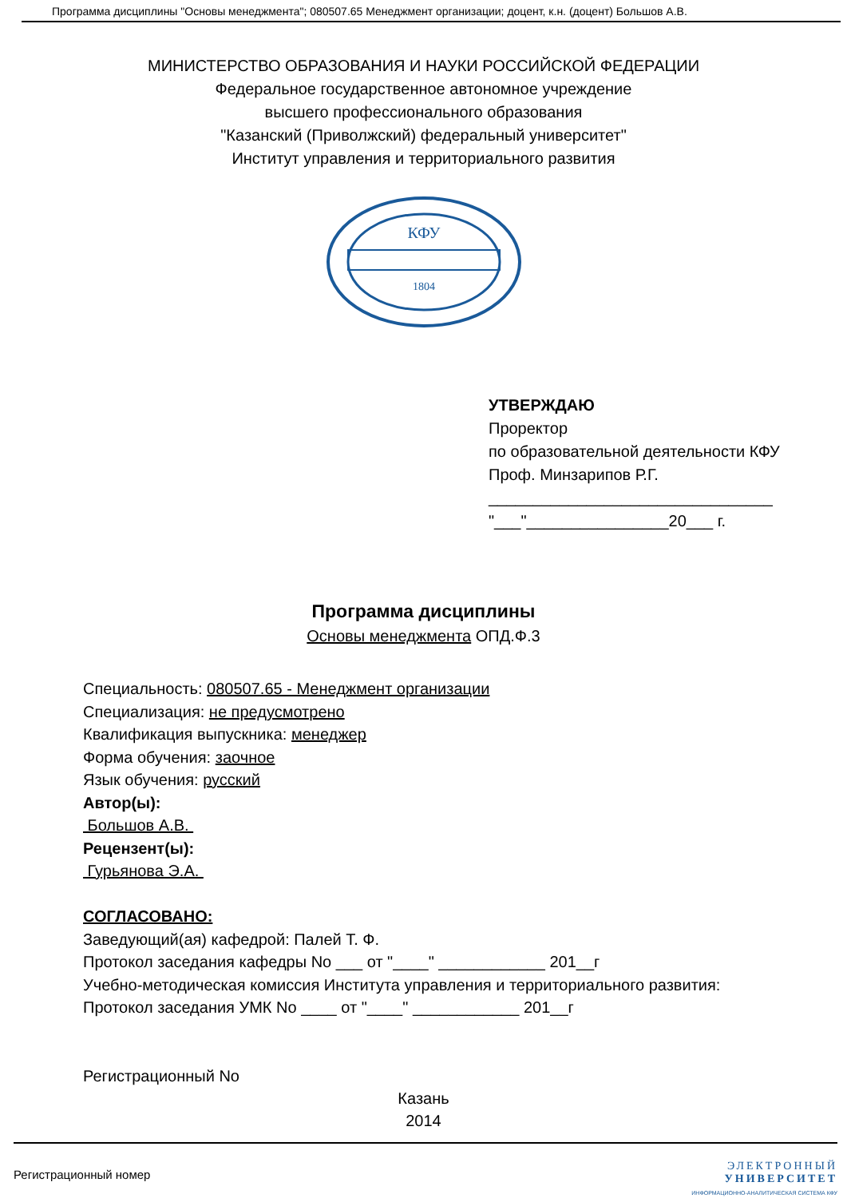Программа дисциплины "Основы менеджмента"; 080507.65 Менеджмент организации; доцент, к.н. (доцент) Большов А.В.
МИНИСТЕРСТВО ОБРАЗОВАНИЯ И НАУКИ РОССИЙСКОЙ ФЕДЕРАЦИИ
Федеральное государственное автономное учреждение
высшего профессионального образования
"Казанский (Приволжский) федеральный университет"
Институт управления и территориального развития
КФУ
1804
УТВЕРЖДАЮ
Проректор
по образовательной деятельности КФУ
Проф. Минзарипов Р.Г.
________________________________
"___"________________20___ г.
Программа дисциплины
Основы менеджмента ОПД.Ф.3
Специальность: 080507.65 - Менеджмент организации
Специализация: не предусмотрено
Квалификация выпускника: менеджер
Форма обучения: заочное
Язык обучения: русский
Автор(ы):
Большов А.В.
Рецензент(ы):
Гурьянова Э.А.
СОГЛАСОВАНО:
Заведующий(ая) кафедрой: Палей Т. Ф.
Протокол заседания кафедры No ___ от "____" ____________ 201__г
Учебно-методическая комиссия Института управления и территориального развития:
Протокол заседания УМК No ____ от "____" ____________ 201__г
Регистрационный No
Казань
2014
Регистрационный номер
ЭЛЕКТРОННЫЙ
УНИВЕРСИТЕТ
ИНФОРМАЦИОННО-АНАЛИТИЧЕСКАЯ СИСТЕМА КФУ